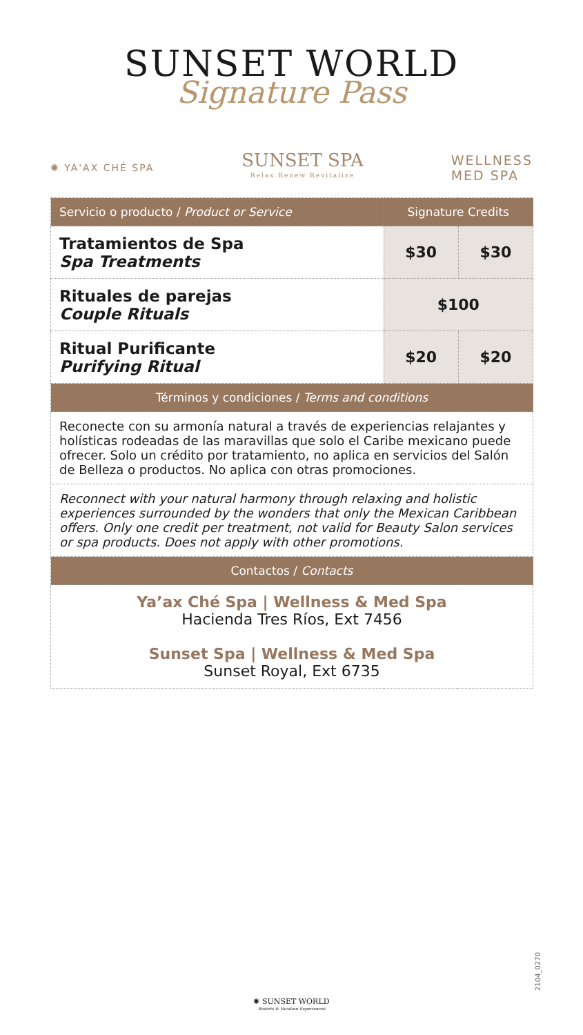SUNSET WORLD
Signature Pass
✺ YA'AX CHÉ SPA
SUNSET SPA
Relax Renew Revitalize
WELLNESS
MED SPA
| Servicio o producto / Product or Service | Signature Credits | |
| --- | --- | --- |
| Tratamientos de Spa Spa Treatments | $30 | $30 |
| Rituales de parejas Couple Rituals | $100 | |
| Ritual Purificante Purifying Ritual | $20 | $20 |
| Términos y condiciones / Terms and conditions | | |
| Reconecte con su armonía natural a través de experiencias relajantes y holísticas rodeadas de las maravillas que solo el Caribe mexicano puede ofrecer. Solo un crédito por tratamiento, no aplica en servicios del Salón de Belleza o productos. No aplica con otras promociones. | | |
| Reconnect with your natural harmony through relaxing and holistic experiences surrounded by the wonders that only the Mexican Caribbean offers. Only one credit per treatment, not valid for Beauty Salon services or spa products. Does not apply with other promotions. | | |
| Contactos / Contacts | | |
| Ya’ax Ché Spa / Wellness & Med Spa Hacienda Tres Ríos, Ext 7456 Sunset Spa / Wellness & Med Spa Sunset Royal, Ext 6735 | | |
2104_0270
✺ SUNSET WORLD
Resorts & Vacation Experiences